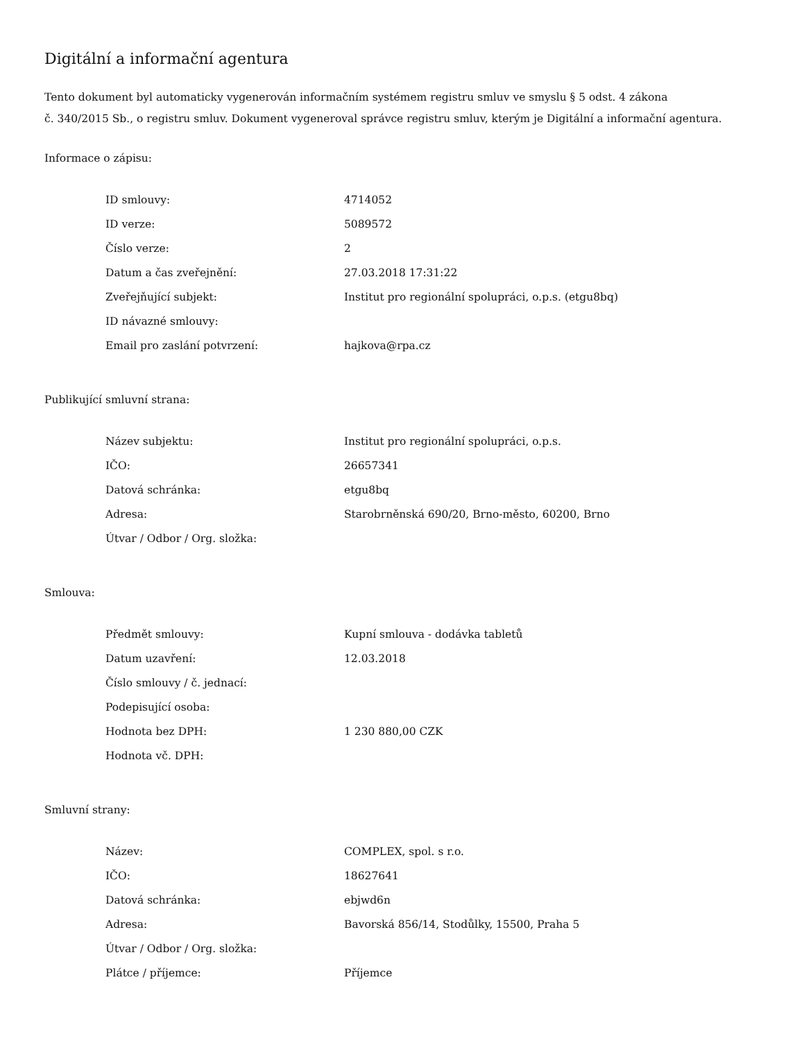Digitální a informační agentura
Tento dokument byl automaticky vygenerován informačním systémem registru smluv ve smyslu § 5 odst. 4 zákona
č. 340/2015 Sb., o registru smluv. Dokument vygeneroval správce registru smluv, kterým je Digitální a informační agentura.
Informace o zápisu:
| ID smlouvy: | 4714052 |
| ID verze: | 5089572 |
| Číslo verze: | 2 |
| Datum a čas zveřejnění: | 27.03.2018 17:31:22 |
| Zveřejňující subjekt: | Institut pro regionální spolupráci, o.p.s. (etgu8bq) |
| ID návazné smlouvy: | |
| Email pro zaslání potvrzení: | hajkova@rpa.cz |
Publikující smluvní strana:
| Název subjektu: | Institut pro regionální spolupráci, o.p.s. |
| IČO: | 26657341 |
| Datová schránka: | etgu8bq |
| Adresa: | Starobrněnská 690/20, Brno-město, 60200, Brno |
| Útvar / Odbor / Org. složka: | |
Smlouva:
| Předmět smlouvy: | Kupní smlouva - dodávka tabletů |
| Datum uzavření: | 12.03.2018 |
| Číslo smlouvy / č. jednací: | |
| Podepisující osoba: | |
| Hodnota bez DPH: | 1 230 880,00 CZK |
| Hodnota vč. DPH: | |
Smluvní strany:
| Název: | COMPLEX, spol. s r.o. |
| IČO: | 18627641 |
| Datová schránka: | ebjwd6n |
| Adresa: | Bavorská 856/14, Stodůlky, 15500, Praha 5 |
| Útvar / Odbor / Org. složka: | |
| Plátce / příjemce: | Příjemce |